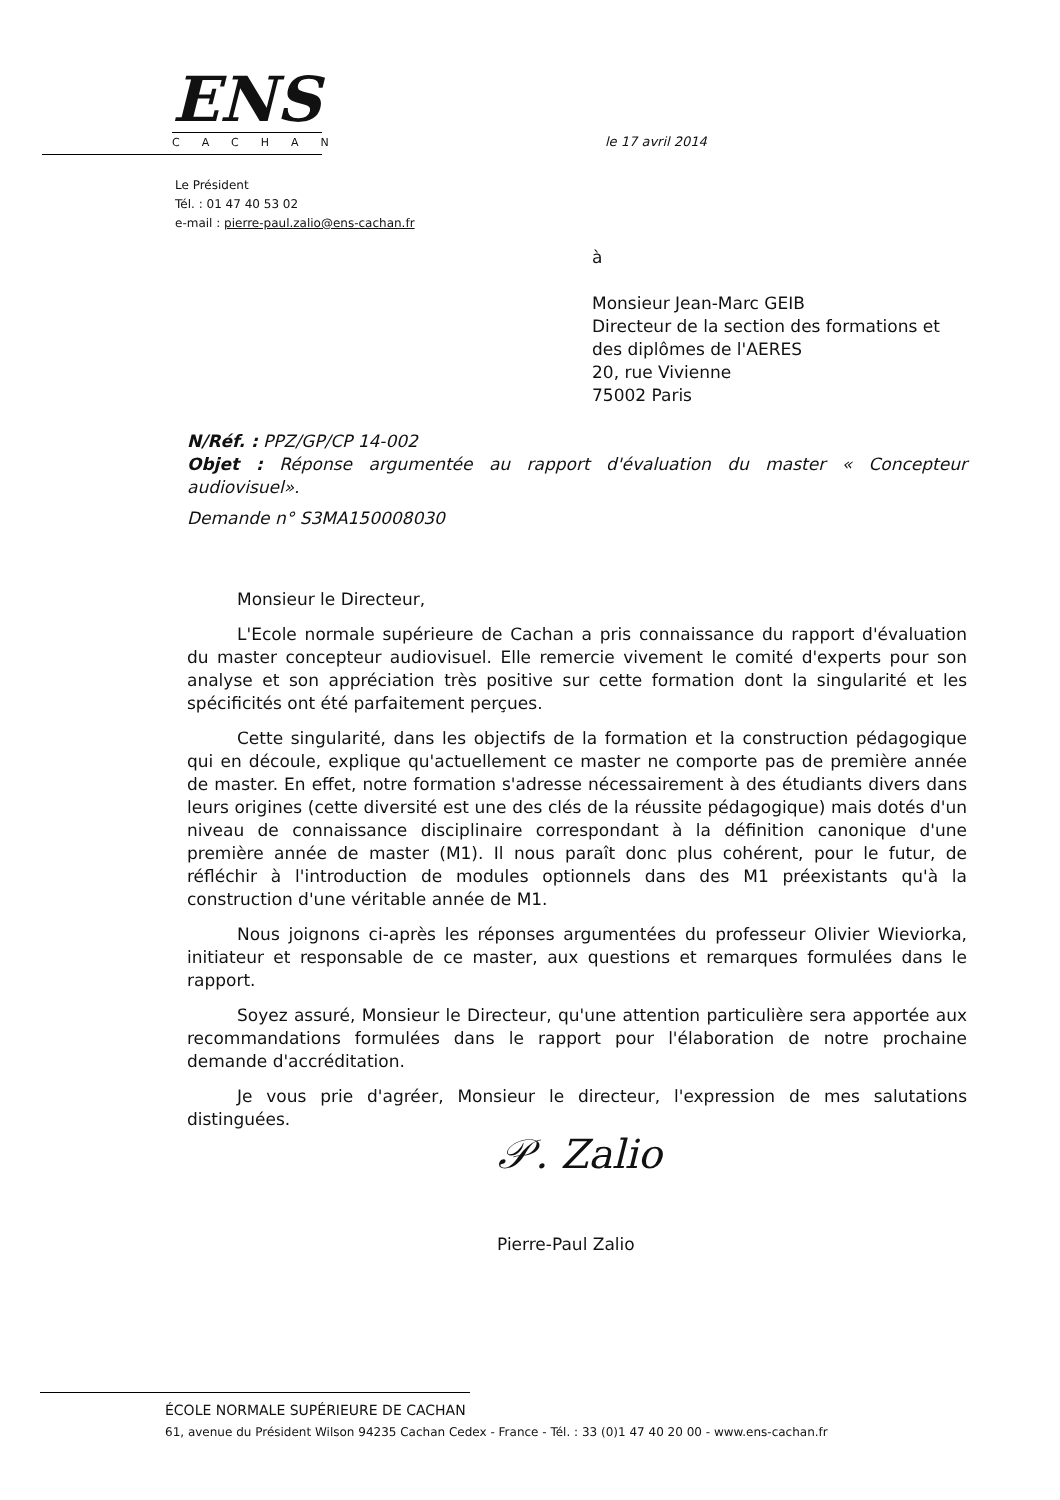ENS
CACHAN
le 17 avril 2014
Le Président
Tél. : 01 47 40 53 02
e-mail : pierre-paul.zalio@ens-cachan.fr
à
Monsieur Jean-Marc GEIB
Directeur de la section des formations et des diplômes de l'AERES
20, rue Vivienne
75002 Paris
N/Réf. : PPZ/GP/CP 14-002
Objet : Réponse argumentée au rapport d'évaluation du master « Concepteur audiovisuel».
Demande n° S3MA150008030
Monsieur le Directeur,
L'Ecole normale supérieure de Cachan a pris connaissance du rapport d'évaluation du master concepteur audiovisuel. Elle remercie vivement le comité d'experts pour son analyse et son appréciation très positive sur cette formation dont la singularité et les spécificités ont été parfaitement perçues.
Cette singularité, dans les objectifs de la formation et la construction pédagogique qui en découle, explique qu'actuellement ce master ne comporte pas de première année de master. En effet, notre formation s'adresse nécessairement à des étudiants divers dans leurs origines (cette diversité est une des clés de la réussite pédagogique) mais dotés d'un niveau de connaissance disciplinaire correspondant à la définition canonique d'une première année de master (M1). Il nous paraît donc plus cohérent, pour le futur, de réfléchir à l'introduction de modules optionnels dans des M1 préexistants qu'à la construction d'une véritable année de M1.
Nous joignons ci-après les réponses argumentées du professeur Olivier Wieviorka, initiateur et responsable de ce master, aux questions et remarques formulées dans le rapport.
Soyez assuré, Monsieur le Directeur, qu'une attention particulière sera apportée aux recommandations formulées dans le rapport pour l'élaboration de notre prochaine demande d'accréditation.
Je vous prie d'agréer, Monsieur le directeur, l'expression de mes salutations distinguées.
𝒫. Zalio
Pierre-Paul Zalio
ÉCOLE NORMALE SUPÉRIEURE DE CACHAN
61, avenue du Président Wilson 94235 Cachan Cedex - France - Tél. : 33 (0)1 47 40 20 00 - www.ens-cachan.fr